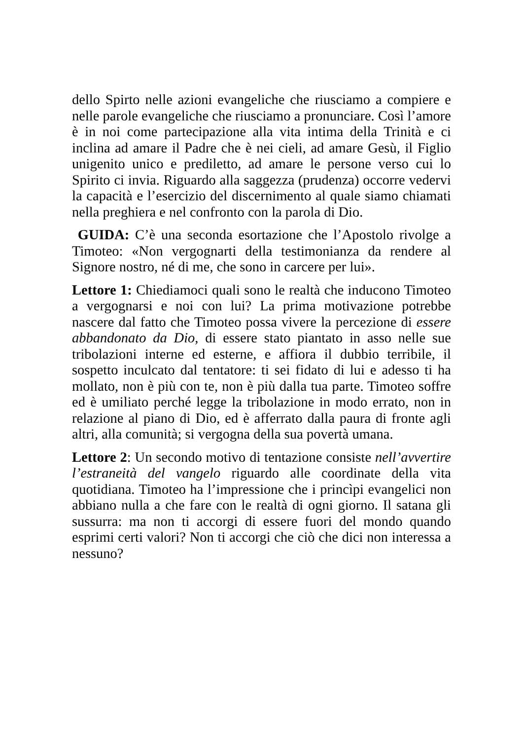dello Spirto nelle azioni evangeliche che riusciamo a compiere e nelle parole evangeliche che riusciamo a pronunciare. Così l’amore è in noi come partecipazione alla vita intima della Trinità e ci inclina ad amare il Padre che è nei cieli, ad amare Gesù, il Figlio unigenito unico e prediletto, ad amare le persone verso cui lo Spirito ci invia. Riguardo alla saggezza (prudenza) occorre vedervi la capacità e l’esercizio del discernimento al quale siamo chiamati nella preghiera e nel confronto con la parola di Dio.
GUIDA: C’è una seconda esortazione che l’Apostolo rivolge a Timoteo: «Non vergognarti della testimonianza da rendere al Signore nostro, né di me, che sono in carcere per lui».
Lettore 1: Chiediamoci quali sono le realtà che inducono Timoteo a vergognarsi e noi con lui? La prima motivazione potrebbe nascere dal fatto che Timoteo possa vivere la percezione di essere abbandonato da Dio, di essere stato piantato in asso nelle sue tribolazioni interne ed esterne, e affiora il dubbio terribile, il sospetto inculcato dal tentatore: ti sei fidato di lui e adesso ti ha mollato, non è più con te, non è più dalla tua parte. Timoteo soffre ed è umiliato perché legge la tribolazione in modo errato, non in relazione al piano di Dio, ed è afferrato dalla paura di fronte agli altri, alla comunità; si vergogna della sua povertà umana.
Lettore 2: Un secondo motivo di tentazione consiste nell’avvertire l’estraneità del vangelo riguardo alle coordinate della vita quotidiana. Timoteo ha l’impressione che i princìpi evangelici non abbiano nulla a che fare con le realtà di ogni giorno. Il satana gli sussurra: ma non ti accorgi di essere fuori del mondo quando esprimi certi valori? Non ti accorgi che ciò che dici non interessa a nessuno?